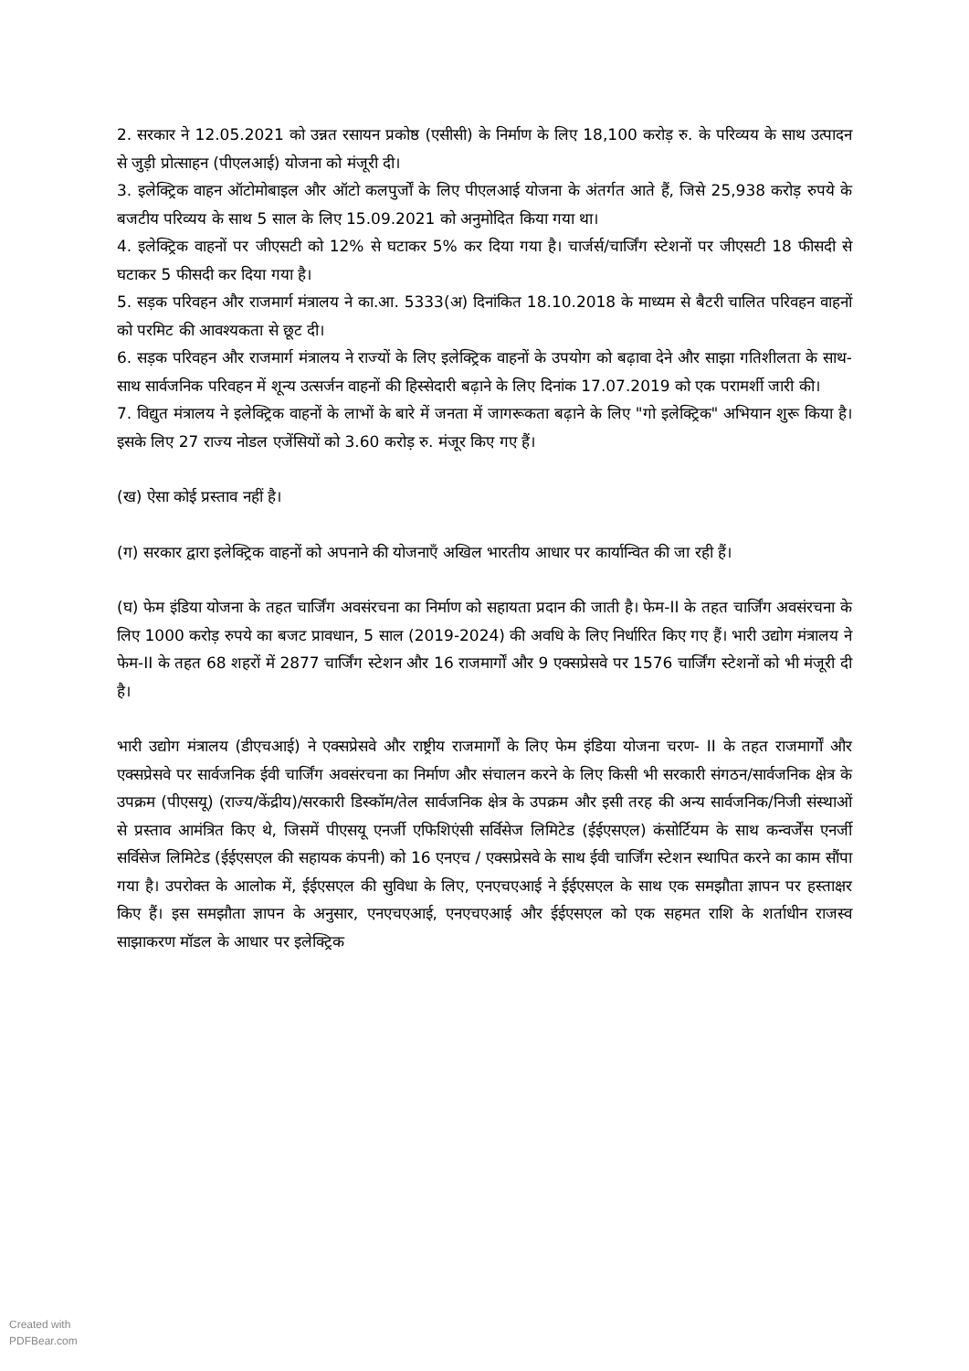2. सरकार ने 12.05.2021 को उन्नत रसायन प्रकोष्ठ (एसीसी) के निर्माण के लिए 18,100 करोड़ रु. के परिव्यय के साथ उत्पादन से जुड़ी प्रोत्साहन (पीएलआई) योजना को मंजूरी दी।
3. इलेक्ट्रिक वाहन ऑटोमोबाइल और ऑटो कलपुर्जों के लिए पीएलआई योजना के अंतर्गत आते हैं, जिसे 25,938 करोड़ रुपये के बजटीय परिव्यय के साथ 5 साल के लिए 15.09.2021 को अनुमोदित किया गया था।
4. इलेक्ट्रिक वाहनों पर जीएसटी को 12% से घटाकर 5% कर दिया गया है। चार्जर्स/चार्जिंग स्टेशनों पर जीएसटी 18 फीसदी से घटाकर 5 फीसदी कर दिया गया है।
5. सड़क परिवहन और राजमार्ग मंत्रालय ने का.आ. 5333(अ) दिनांकित 18.10.2018 के माध्यम से बैटरी चालित परिवहन वाहनों को परमिट की आवश्यकता से छूट दी।
6. सड़क परिवहन और राजमार्ग मंत्रालय ने राज्यों के लिए इलेक्ट्रिक वाहनों के उपयोग को बढ़ावा देने और साझा गतिशीलता के साथ-साथ सार्वजनिक परिवहन में शून्य उत्सर्जन वाहनों की हिस्सेदारी बढ़ाने के लिए दिनांक 17.07.2019 को एक परामर्शी जारी की।
7. विद्युत मंत्रालय ने इलेक्ट्रिक वाहनों के लाभों के बारे में जनता में जागरूकता बढ़ाने के लिए "गो इलेक्ट्रिक" अभियान शुरू किया है। इसके लिए 27 राज्य नोडल एजेंसियों को 3.60 करोड़ रु. मंजूर किए गए हैं।
(ख) ऐसा कोई प्रस्ताव नहीं है।
(ग) सरकार द्वारा इलेक्ट्रिक वाहनों को अपनाने की योजनाएँ अखिल भारतीय आधार पर कार्यान्वित की जा रही हैं।
(घ) फेम इंडिया योजना के तहत चार्जिंग अवसंरचना का निर्माण को सहायता प्रदान की जाती है। फेम-II के तहत चार्जिंग अवसंरचना के लिए 1000 करोड़ रुपये का बजट प्रावधान, 5 साल (2019-2024) की अवधि के लिए निर्धारित किए गए हैं। भारी उद्योग मंत्रालय ने फेम-II के तहत 68 शहरों में 2877 चार्जिंग स्टेशन और 16 राजमार्गों और 9 एक्सप्रेसवे पर 1576 चार्जिंग स्टेशनों को भी मंजूरी दी है।
भारी उद्योग मंत्रालय (डीएचआई) ने एक्सप्रेसवे और राष्ट्रीय राजमार्गों के लिए फेम इंडिया योजना चरण- II के तहत राजमार्गों और एक्सप्रेसवे पर सार्वजनिक ईवी चार्जिंग अवसंरचना का निर्माण और संचालन करने के लिए किसी भी सरकारी संगठन/सार्वजनिक क्षेत्र के उपक्रम (पीएसयू) (राज्य/केंद्रीय)/सरकारी डिस्कॉम/तेल सार्वजनिक क्षेत्र के उपक्रम और इसी तरह की अन्य सार्वजनिक/निजी संस्थाओं से प्रस्ताव आमंत्रित किए थे, जिसमें पीएसयू एनर्जी एफिशिएंसी सर्विसेज लिमिटेड (ईईएसएल) कंसोर्टियम के साथ कन्वर्जेंस एनर्जी सर्विसेज लिमिटेड (ईईएसएल की सहायक कंपनी) को 16 एनएच / एक्सप्रेसवे के साथ ईवी चार्जिंग स्टेशन स्थापित करने का काम सौंपा गया है। उपरोक्त के आलोक में, ईईएसएल की सुविधा के लिए, एनएचएआई ने ईईएसएल के साथ एक समझौता ज्ञापन पर हस्ताक्षर किए हैं। इस समझौता ज्ञापन के अनुसार, एनएचएआई, एनएचएआई और ईईएसएल को एक सहमत राशि के शर्ताधीन राजस्व साझाकरण मॉडल के आधार पर इलेक्ट्रिक
Created with
PDFBear.com